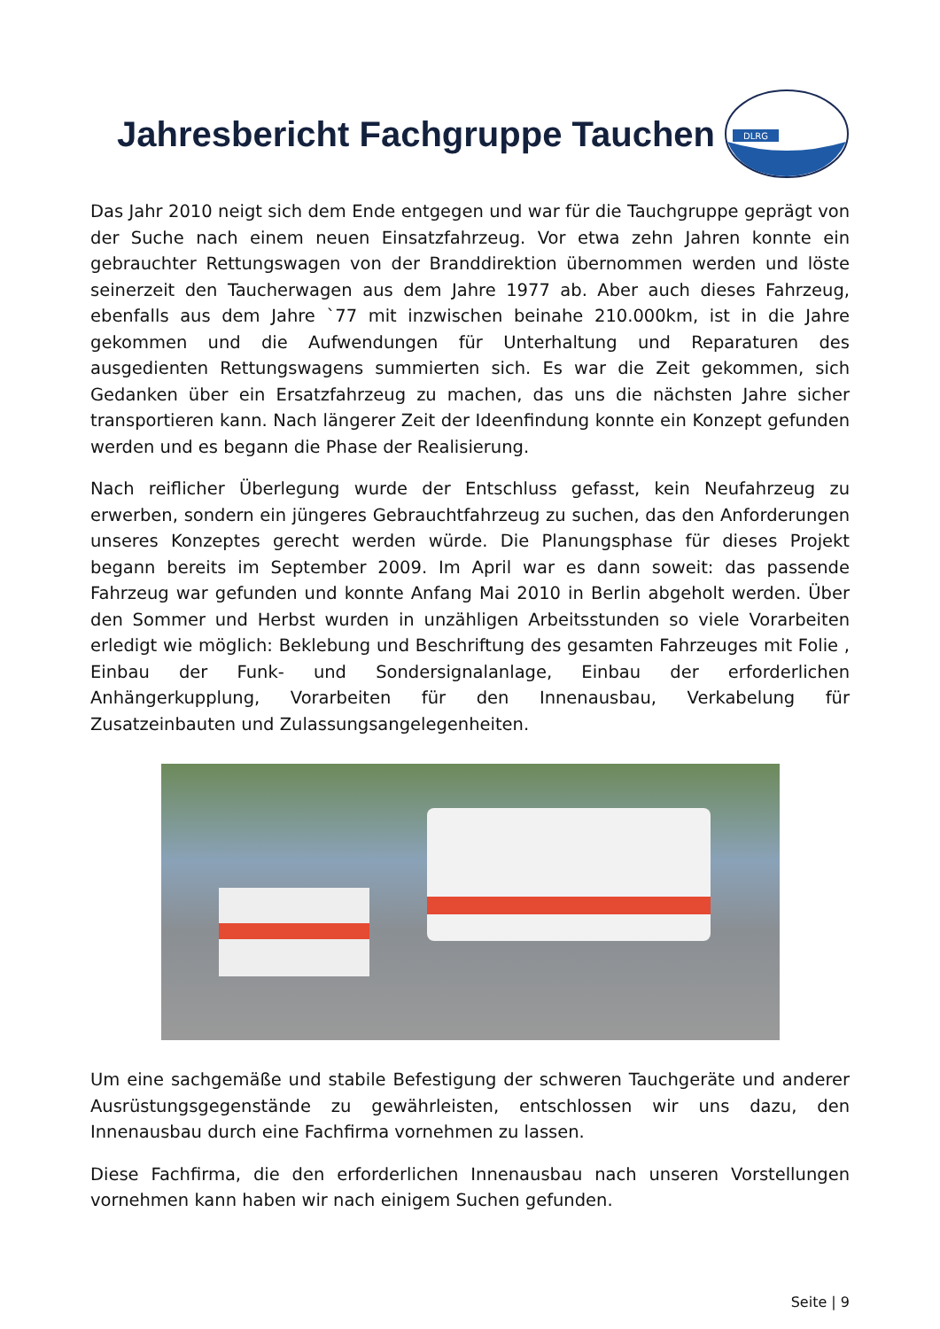Jahresbericht Fachgruppe Tauchen
DLRG
Das Jahr 2010 neigt sich dem Ende entgegen und war für die Tauchgruppe geprägt von der Suche nach einem neuen Einsatzfahrzeug. Vor etwa zehn Jahren konnte ein gebrauchter Rettungswagen von der Branddirektion übernommen werden und löste seinerzeit den Taucherwagen aus dem Jahre 1977 ab. Aber auch dieses Fahrzeug, ebenfalls aus dem Jahre `77 mit inzwischen beinahe 210.000km, ist in die Jahre gekommen und die Aufwendungen für Unterhaltung und Reparaturen des ausgedienten Rettungswagens summierten sich. Es war die Zeit gekommen, sich Gedanken über ein Ersatzfahrzeug zu machen, das uns die nächsten Jahre sicher transportieren kann. Nach längerer Zeit der Ideenfindung konnte ein Konzept gefunden werden und es begann die Phase der Realisierung.
Nach reiflicher Überlegung wurde der Entschluss gefasst, kein Neufahrzeug zu erwerben, sondern ein jüngeres Gebrauchtfahrzeug zu suchen, das den Anforderungen unseres Konzeptes gerecht werden würde. Die Planungsphase für dieses Projekt begann bereits im September 2009. Im April war es dann soweit: das passende Fahrzeug war gefunden und konnte Anfang Mai 2010 in Berlin abgeholt werden. Über den Sommer und Herbst wurden in unzähligen Arbeitsstunden so viele Vorarbeiten erledigt wie möglich: Beklebung und Beschriftung des gesamten Fahrzeuges mit Folie , Einbau der Funk- und Sondersignalanlage, Einbau der erforderlichen Anhängerkupplung, Vorarbeiten für den Innenausbau, Verkabelung für Zusatzeinbauten und Zulassungsangelegenheiten.
Um eine sachgemäße und stabile Befestigung der schweren Tauchgeräte und anderer Ausrüstungsgegenstände zu gewährleisten, entschlossen wir uns dazu, den Innenausbau durch eine Fachfirma vornehmen zu lassen.
Diese Fachfirma, die den erforderlichen Innenausbau nach unseren Vorstellungen vornehmen kann haben wir nach einigem Suchen gefunden.
Seite | 9